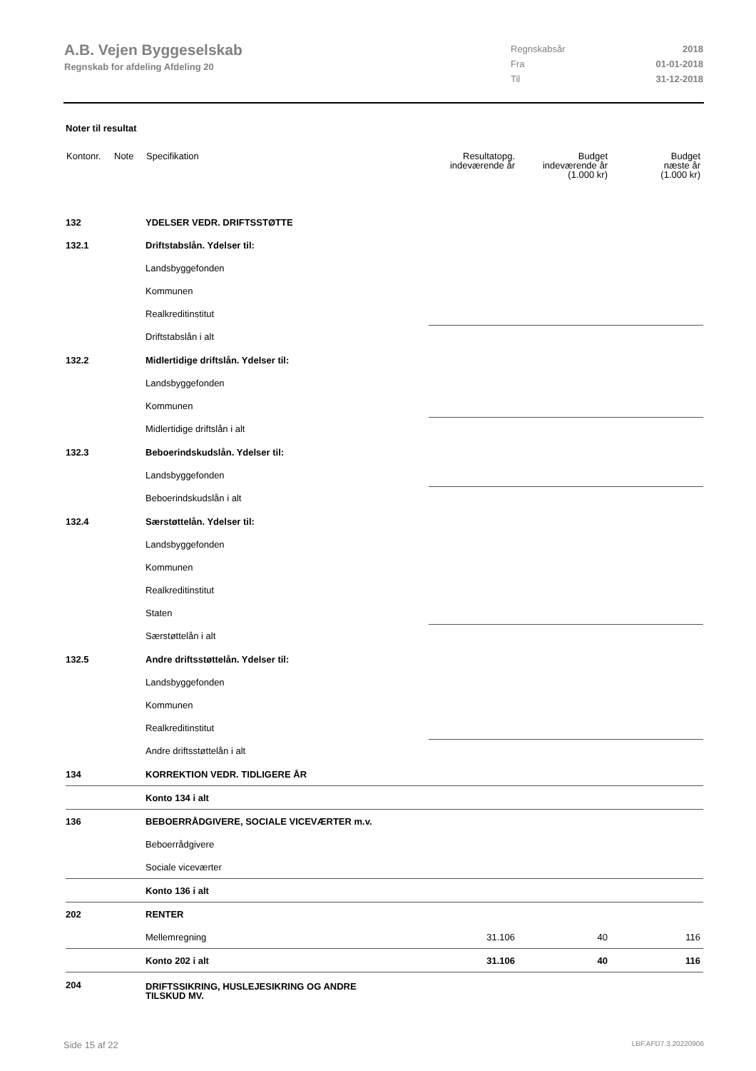A.B. Vejen Byggeselskab
Regnskab for afdeling Afdeling 20
| Regnskabsår | 2018 |
| Fra | 01-01-2018 |
| Til | 31-12-2018 |
Noter til resultat
| Kontonr. | Note | Specifikation | Resultatopg. indeværende år | Budget indeværende år (1.000 kr) | Budget næste år (1.000 kr) |
| --- | --- | --- | --- | --- | --- |
| 132 | | YDELSER VEDR. DRIFTSSTØTTE | | | |
| 132.1 | | Driftstabslån. Ydelser til: | | | |
| | | Landsbyggefonden | | | |
| | | Kommunen | | | |
| | | Realkreditinstitut | | | |
| | | Driftstabslån i alt | | | |
| 132.2 | | Midlertidige driftslån. Ydelser til: | | | |
| | | Landsbyggefonden | | | |
| | | Kommunen | | | |
| | | Midlertidige driftslån i alt | | | |
| 132.3 | | Beboerindskudslån. Ydelser til: | | | |
| | | Landsbyggefonden | | | |
| | | Beboerindskudslån i alt | | | |
| 132.4 | | Særstøttelån. Ydelser til: | | | |
| | | Landsbyggefonden | | | |
| | | Kommunen | | | |
| | | Realkreditinstitut | | | |
| | | Staten | | | |
| | | Særstøttelån i alt | | | |
| 132.5 | | Andre driftsstøttelån. Ydelser til: | | | |
| | | Landsbyggefonden | | | |
| | | Kommunen | | | |
| | | Realkreditinstitut | | | |
| | | Andre driftsstøttelån i alt | | | |
| 134 | | KORREKTION VEDR. TIDLIGERE ÅR | | | |
| | | Konto 134 i alt | | | |
| 136 | | BEBOERRÅDGIVERE, SOCIALE VICEVÆRTER m.v. | | | |
| | | Beboerrådgivere | | | |
| | | Sociale viceværter | | | |
| | | Konto 136 i alt | | | |
| 202 | | RENTER | | | |
| | | Mellemregning | 31.106 | 40 | 116 |
| | | Konto 202 i alt | 31.106 | 40 | 116 |
| 204 | | DRIFTSSIKRING, HUSLEJESIKRING OG ANDRE TILSKUD MV. | | | |
Side 15 af 22 LBF.AFD7.3.20220906